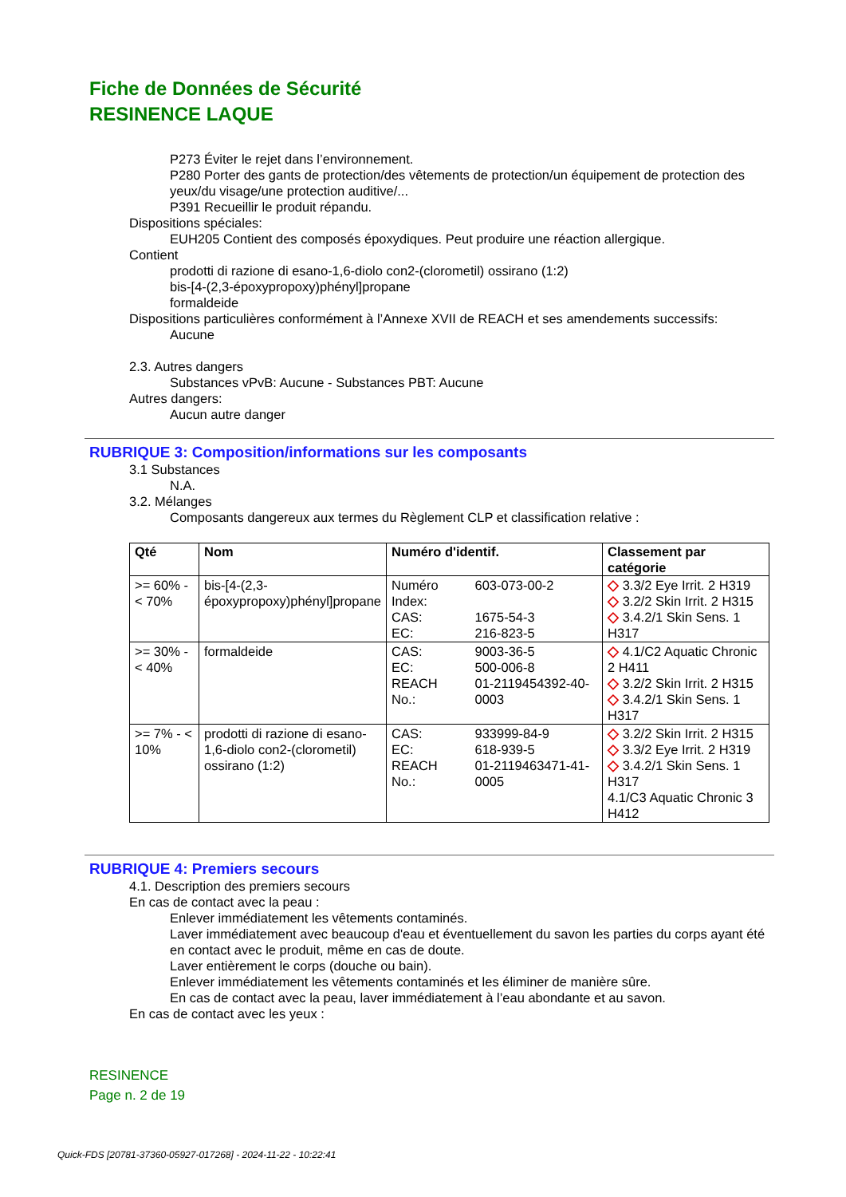Fiche de Données de Sécurité
RESINENCE LAQUE
P273 Éviter le rejet dans l’environnement.
P280 Porter des gants de protection/des vêtements de protection/un équipement de protection des yeux/du visage/une protection auditive/...
P391 Recueillir le produit répandu.
Dispositions spéciales:
EUH205 Contient des composés époxydiques. Peut produire une réaction allergique.
Contient
prodotti di razione di esano-1,6-diolo con2-(clorometil) ossirano (1:2)
bis-[4-(2,3-époxypropoxy)phényl]propane
formaldeide
Dispositions particulières conformément à l’Annexe XVII de REACH et ses amendements successifs:
Aucune
2.3. Autres dangers
Substances vPvB: Aucune - Substances PBT: Aucune
Autres dangers:
Aucun autre danger
RUBRIQUE 3: Composition/informations sur les composants
3.1 Substances
N.A.
3.2. Mélanges
Composants dangereux aux termes du Règlement CLP et classification relative :
| Qté | Nom | Numéro d'identif. | | Classement par catégorie |
| --- | --- | --- | --- | --- |
| >= 60% - < 70% | bis-[4-(2,3-époxypropoxy)phényl]propane | Numéro Index: CAS: EC: | 603-073-00-2 1675-54-3 216-823-5 | ◇ 3.3/2 Eye Irrit. 2 H319 ◇ 3.2/2 Skin Irrit. 2 H315 ◇ 3.4.2/1 Skin Sens. 1 H317 |
| >= 30% - < 40% | formaldeide | CAS: EC: REACH No.: | 9003-36-5 500-006-8 01-2119454392-40-0003 | ◇ 4.1/C2 Aquatic Chronic 2 H411 ◇ 3.2/2 Skin Irrit. 2 H315 ◇ 3.4.2/1 Skin Sens. 1 H317 |
| >= 7% - < 10% | prodotti di razione di esano-1,6-diolo con2-(clorometil) ossirano (1:2) | CAS: EC: REACH No.: | 933999-84-9 618-939-5 01-2119463471-41-0005 | ◇ 3.2/2 Skin Irrit. 2 H315 ◇ 3.3/2 Eye Irrit. 2 H319 ◇ 3.4.2/1 Skin Sens. 1 H317 4.1/C3 Aquatic Chronic 3 H412 |
RUBRIQUE 4: Premiers secours
4.1. Description des premiers secours
En cas de contact avec la peau :
Enlever immédiatement les vêtements contaminés.
Laver immédiatement avec beaucoup d'eau et éventuellement du savon les parties du corps ayant été en contact avec le produit, même en cas de doute.
Laver entièrement le corps (douche ou bain).
Enlever immédiatement les vêtements contaminés et les éliminer de manière sûre.
En cas de contact avec la peau, laver immédiatement à l’eau abondante et au savon.
En cas de contact avec les yeux :
RESINENCE
Page n. 2 de 19
Quick-FDS [20781-37360-05927-017268] - 2024-11-22 - 10:22:41